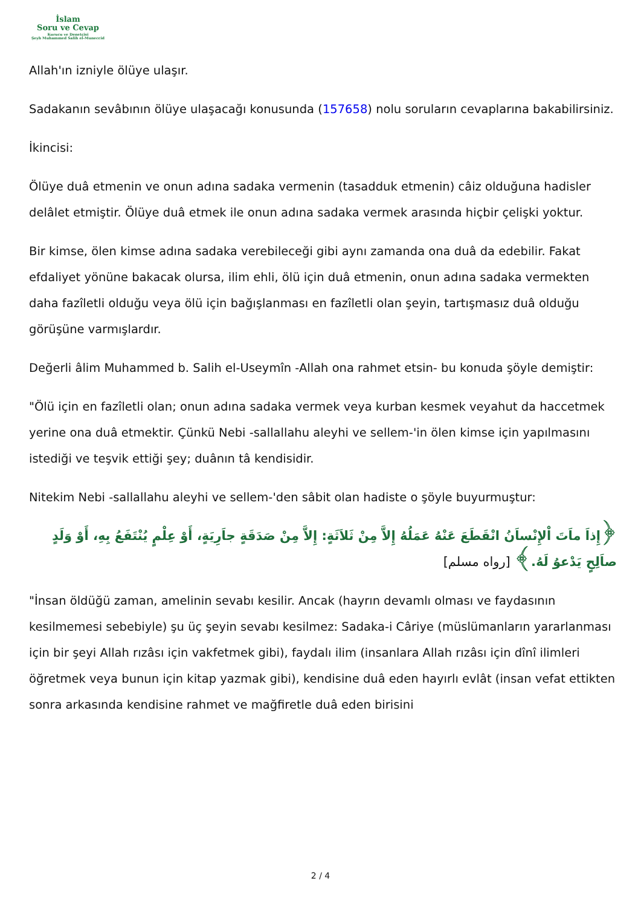İslam
Soru ve Cevap
Kurucu ve Denetçisi
Şeyh Muhammed Salih el-Muneccid
Allah'ın izniyle ölüye ulaşır.
Sadakanın sevâbının ölüye ulaşacağı konusunda (157658) nolu soruların cevaplarına bakabilirsiniz.
İkincisi:
Ölüye duâ etmenin ve onun adına sadaka vermenin (tasadduk etmenin) câiz olduğuna hadisler delâlet etmiştir. Ölüye duâ etmek ile onun adına sadaka vermek arasında hiçbir çelişki yoktur.
Bir kimse, ölen kimse adına sadaka verebileceği gibi aynı zamanda ona duâ da edebilir. Fakat efdaliyet yönüne bakacak olursa, ilim ehli, ölü için duâ etmenin, onun adına sadaka vermekten daha fazîletli olduğu veya ölü için bağışlanması en fazîletli olan şeyin, tartışmasız duâ olduğu görüşüne varmışlardır.
Değerli âlim Muhammed b. Salih el-Useymîn -Allah ona rahmet etsin- bu konuda şöyle demiştir:
"Ölü için en fazîletli olan; onun adına sadaka vermek veya kurban kesmek veyahut da haccetmek yerine ona duâ etmektir. Çünkü Nebi -sallallahu aleyhi ve sellem-'in ölen kimse için yapılmasını istediği ve teşvik ettiği şey; duânın tâ kendisidir.
Nitekim Nebi -sallallahu aleyhi ve sellem-'den sâbit olan hadiste o şöyle buyurmuştur:
﴿إِذاَ ماَتَ اْلإِنْساَنُ انْقَطَعَ عَنْهُ عَمَلُهُ إِلاَّ مِنْ ثَلاَثَةٍ: إِلاَّ مِنْ صَدَقَةٍ جاَرِيَةٍ، أَوْ عِلْمٍ يُنْتَفَعُ بِهِ، أَوْ وَلَدٍ صاَلِحٍ يَدْعوُ لَهُ.﴾ [رواه مسلم]
"İnsan öldüğü zaman, amelinin sevabı kesilir. Ancak (hayrın devamlı olması ve faydasının kesilmemesi sebebiyle) şu üç şeyin sevabı kesilmez: Sadaka-i Câriye (müslümanların yararlanması için bir şeyi Allah rızâsı için vakfetmek gibi), faydalı ilim (insanlara Allah rızâsı için dînî ilimleri öğretmek veya bunun için kitap yazmak gibi), kendisine duâ eden hayırlı evlât (insan vefat ettikten sonra arkasında kendisine rahmet ve mağfiretle duâ eden birisini
2 / 4